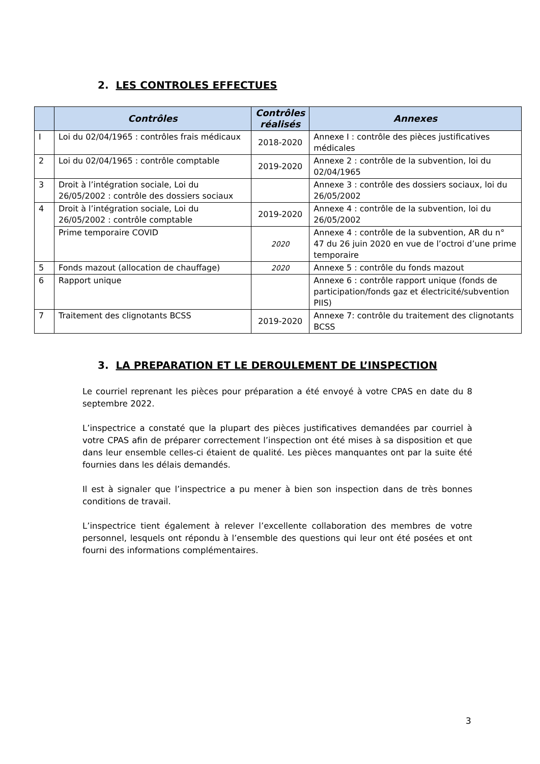2. LES CONTROLES EFFECTUES
| | Contrôles | Contrôles réalisés | Annexes |
| --- | --- | --- | --- |
| I | Loi du 02/04/1965 : contrôles frais médicaux | 2018-2020 | Annexe I : contrôle des pièces justificatives médicales |
| 2 | Loi du 02/04/1965 : contrôle comptable | 2019-2020 | Annexe 2 : contrôle de la subvention, loi du 02/04/1965 |
| 3 | Droit à l’intégration sociale, Loi du 26/05/2002 : contrôle des dossiers sociaux | | Annexe 3 : contrôle des dossiers sociaux, loi du 26/05/2002 |
| 4 | Droit à l’intégration sociale, Loi du 26/05/2002 : contrôle comptable | 2019-2020 | Annexe 4 : contrôle de la subvention, loi du 26/05/2002 |
| | Prime temporaire COVID | 2020 | Annexe 4 : contrôle de la subvention, AR du n° 47 du 26 juin 2020 en vue de l’octroi d’une prime temporaire |
| 5 | Fonds mazout (allocation de chauffage) | 2020 | Annexe 5 : contrôle du fonds mazout |
| 6 | Rapport unique | | Annexe 6 : contrôle rapport unique (fonds de participation/fonds gaz et électricité/subvention PIIS) |
| 7 | Traitement des clignotants BCSS | 2019-2020 | Annexe 7: contrôle du traitement des clignotants BCSS |
3. LA PREPARATION ET LE DEROULEMENT DE L’INSPECTION
Le courriel reprenant les pièces pour préparation a été envoyé à votre CPAS en date du 8 septembre 2022.
L’inspectrice a constaté que la plupart des pièces justificatives demandées par courriel à votre CPAS afin de préparer correctement l’inspection ont été mises à sa disposition et que dans leur ensemble celles-ci étaient de qualité. Les pièces manquantes ont par la suite été fournies dans les délais demandés.
Il est à signaler que l’inspectrice a pu mener à bien son inspection dans de très bonnes conditions de travail.
L’inspectrice tient également à relever l’excellente collaboration des membres de votre personnel, lesquels ont répondu à l’ensemble des questions qui leur ont été posées et ont fourni des informations complémentaires.
3